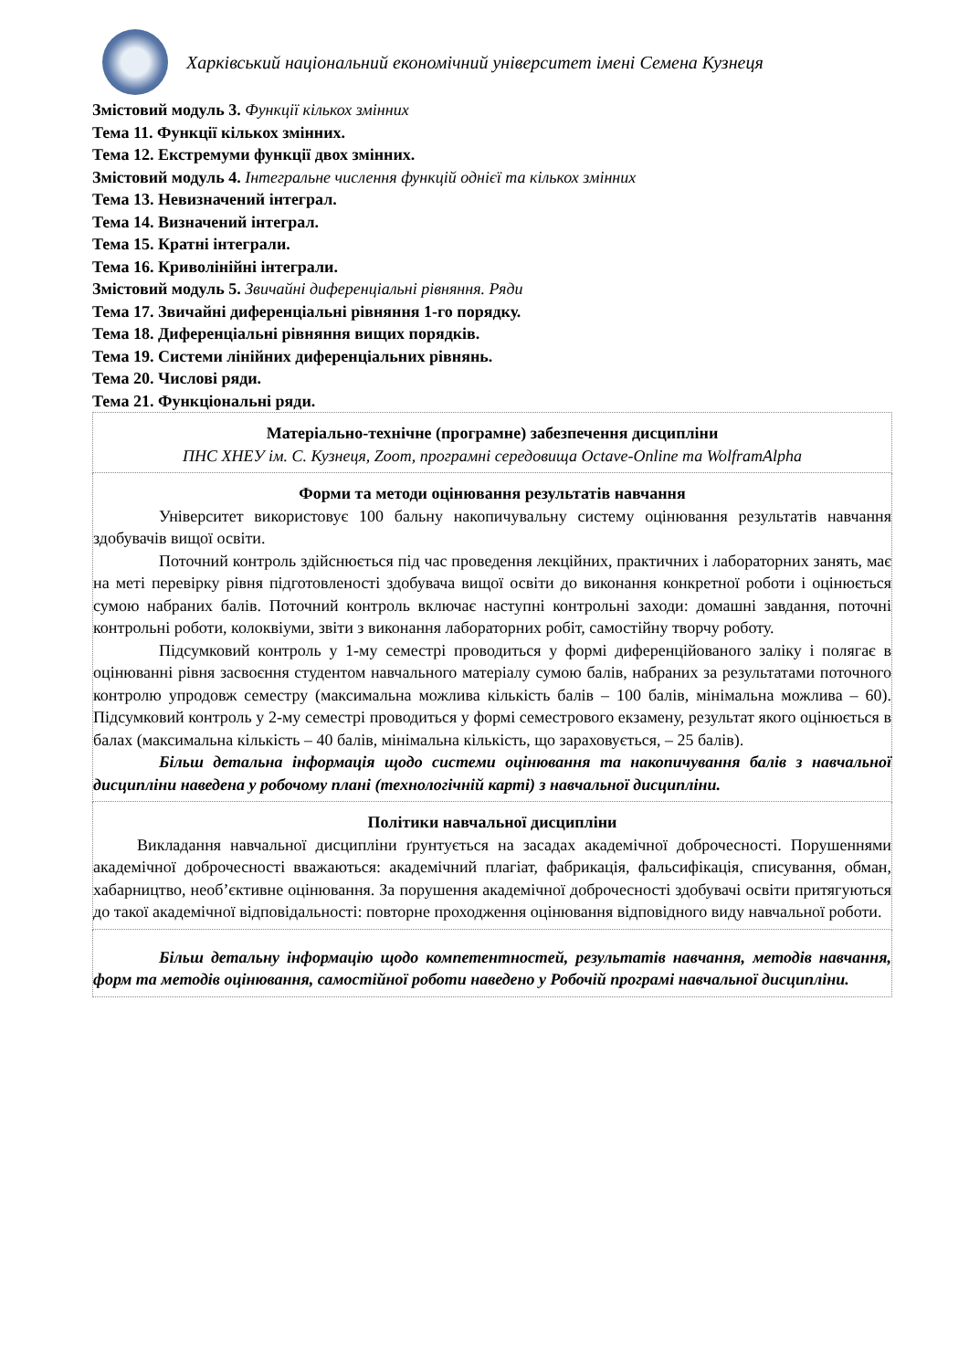Харківський національний економічний університет імені Семена Кузнеця
Змістовий модуль 3. Функції кількох змінних
Тема 11. Функції кількох змінних.
Тема 12. Екстремуми функції двох змінних.
Змістовий модуль 4. Інтегральне числення функцій однієї та кількох змінних
Тема 13. Невизначений інтеграл.
Тема 14. Визначений інтеграл.
Тема 15. Кратні інтеграли.
Тема 16. Криволінійні інтеграли.
Змістовий модуль 5. Звичайні диференціальні рівняння. Ряди
Тема 17. Звичайні диференціальні рівняння 1-го порядку.
Тема 18. Диференціальні рівняння вищих порядків.
Тема 19. Системи лінійних диференціальних рівнянь.
Тема 20. Числові ряди.
Тема 21. Функціональні ряди.
Матеріально-технічне (програмне) забезпечення дисципліни
ПНС ХНЕУ ім. С. Кузнеця, Zoom, програмні середовища Octave-Online та WolframAlpha
Форми та методи оцінювання результатів навчання
Університет використовує 100 бальну накопичувальну систему оцінювання результатів навчання здобувачів вищої освіти.
Поточний контроль здійснюється під час проведення лекційних, практичних і лабораторних занять, має на меті перевірку рівня підготовленості здобувача вищої освіти до виконання конкретної роботи і оцінюється сумою набраних балів. Поточний контроль включає наступні контрольні заходи: домашні завдання, поточні контрольні роботи, колоквіуми, звіти з виконання лабораторних робіт, самостійну творчу роботу.
Підсумковий контроль у 1-му семестрі проводиться у формі диференційованого заліку і полягає в оцінюванні рівня засвоєння студентом навчального матеріалу сумою балів, набраних за результатами поточного контролю упродовж семестру (максимальна можлива кількість балів – 100 балів, мінімальна можлива – 60). Підсумковий контроль у 2-му семестрі проводиться у формі семестрового екзамену, результат якого оцінюється в балах (максимальна кількість – 40 балів, мінімальна кількість, що зараховується, – 25 балів).
Більш детальна інформація щодо системи оцінювання та накопичування балів з навчальної дисципліни наведена у робочому плані (технологічній карті) з навчальної дисципліни.
Політики навчальної дисципліни
Викладання навчальної дисципліни ґрунтується на засадах академічної доброчесності. Порушеннями академічної доброчесності вважаються: академічний плагіат, фабрикація, фальсифікація, списування, обман, хабарництво, необ’єктивне оцінювання. За порушення академічної доброчесності здобувачі освіти притягуються до такої академічної відповідальності: повторне проходження оцінювання відповідного виду навчальної роботи.
Більш детальну інформацію щодо компетентностей, результатів навчання, методів навчання, форм та методів оцінювання, самостійної роботи наведено у Робочій програмі навчальної дисципліни.